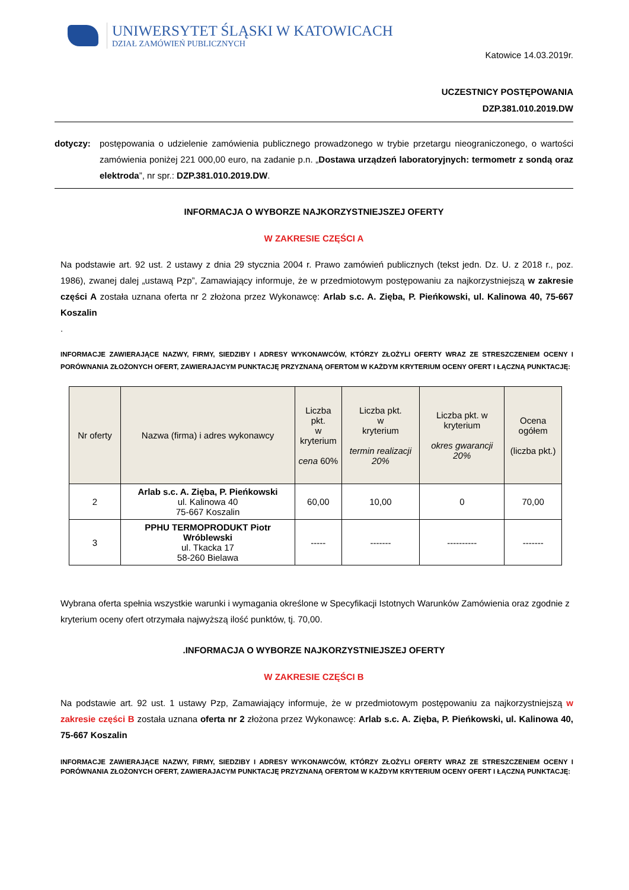UNIWERSYTET ŚLĄSKI W KATOWICACH
DZIAŁ ZAMÓWIEŃ PUBLICZNYCH
Katowice 14.03.2019r.
UCZESTNICY POSTĘPOWANIA
DZP.381.010.2019.DW
dotyczy:
postępowania o udzielenie zamówienia publicznego prowadzonego w trybie przetargu nieograniczonego, o wartości zamówienia poniżej 221 000,00 euro, na zadanie p.n. „Dostawa urządzeń laboratoryjnych: termometr z sondą oraz elektroda”, nr spr.: DZP.381.010.2019.DW.
INFORMACJA O WYBORZE NAJKORZYSTNIEJSZEJ OFERTY
W ZAKRESIE CZĘŚCI A
Na podstawie art. 92 ust. 2 ustawy z dnia 29 stycznia 2004 r. Prawo zamówień publicznych (tekst jedn. Dz. U. z 2018 r., poz. 1986), zwanej dalej „ustawą Pzp”, Zamawiający informuje, że w przedmiotowym postępowaniu za najkorzystniejszą w zakresie części A została uznana oferta nr 2 złożona przez Wykonawcę: Arlab s.c. A. Zięba, P. Pieńkowski, ul. Kalinowa 40, 75-667 Koszalin
.
INFORMACJE ZAWIERAJĄCE NAZWY, FIRMY, SIEDZIBY I ADRESY WYKONAWCÓW, KTÓRZY ZŁOŻYLI OFERTY WRAZ ZE STRESZCZENIEM OCENY I PORÓWNANIA ZŁOŻONYCH OFERT, ZAWIERAJACYM PUNKTACJĘ PRZYZNANĄ OFERTOM W KAŻDYM KRYTERIUM OCENY OFERT I ŁĄCZNĄ PUNKTACJĘ:
| Nr oferty | Nazwa (firma) i adres wykonawcy | Liczba pkt. w kryterium cena 60% | Liczba pkt. w kryterium termin realizacji 20% | Liczba pkt. w kryterium okres gwarancji 20% | Ocena ogółem (liczba pkt.) |
| --- | --- | --- | --- | --- | --- |
| 2 | Arlab s.c. A. Zięba, P. Pieńkowski ul. Kalinowa 40 75-667 Koszalin | 60,00 | 10,00 | 0 | 70,00 |
| 3 | PPHU TERMOPRODUKT Piotr Wróblewski ul. Tkacka 17 58-260 Bielawa | ----- | ------- | ---------- | ------- |
Wybrana oferta spełnia wszystkie warunki i wymagania określone w Specyfikacji Istotnych Warunków Zamówienia oraz zgodnie z kryterium oceny ofert otrzymała najwyższą ilość punktów, tj. 70,00.
.INFORMACJA O WYBORZE NAJKORZYSTNIEJSZEJ OFERTY
W ZAKRESIE CZĘŚCI B
Na podstawie art. 92 ust. 1 ustawy Pzp, Zamawiający informuje, że w przedmiotowym postępowaniu za najkorzystniejszą w zakresie części B została uznana oferta nr 2 złożona przez Wykonawcę: Arlab s.c. A. Zięba, P. Pieńkowski, ul. Kalinowa 40, 75-667 Koszalin
INFORMACJE ZAWIERAJĄCE NAZWY, FIRMY, SIEDZIBY I ADRESY WYKONAWCÓW, KTÓRZY ZŁOŻYLI OFERTY WRAZ ZE STRESZCZENIEM OCENY I PORÓWNANIA ZŁOŻONYCH OFERT, ZAWIERAJACYM PUNKTACJĘ PRZYZNANĄ OFERTOM W KAŻDYM KRYTERIUM OCENY OFERT I ŁĄCZNĄ PUNKTACJĘ: